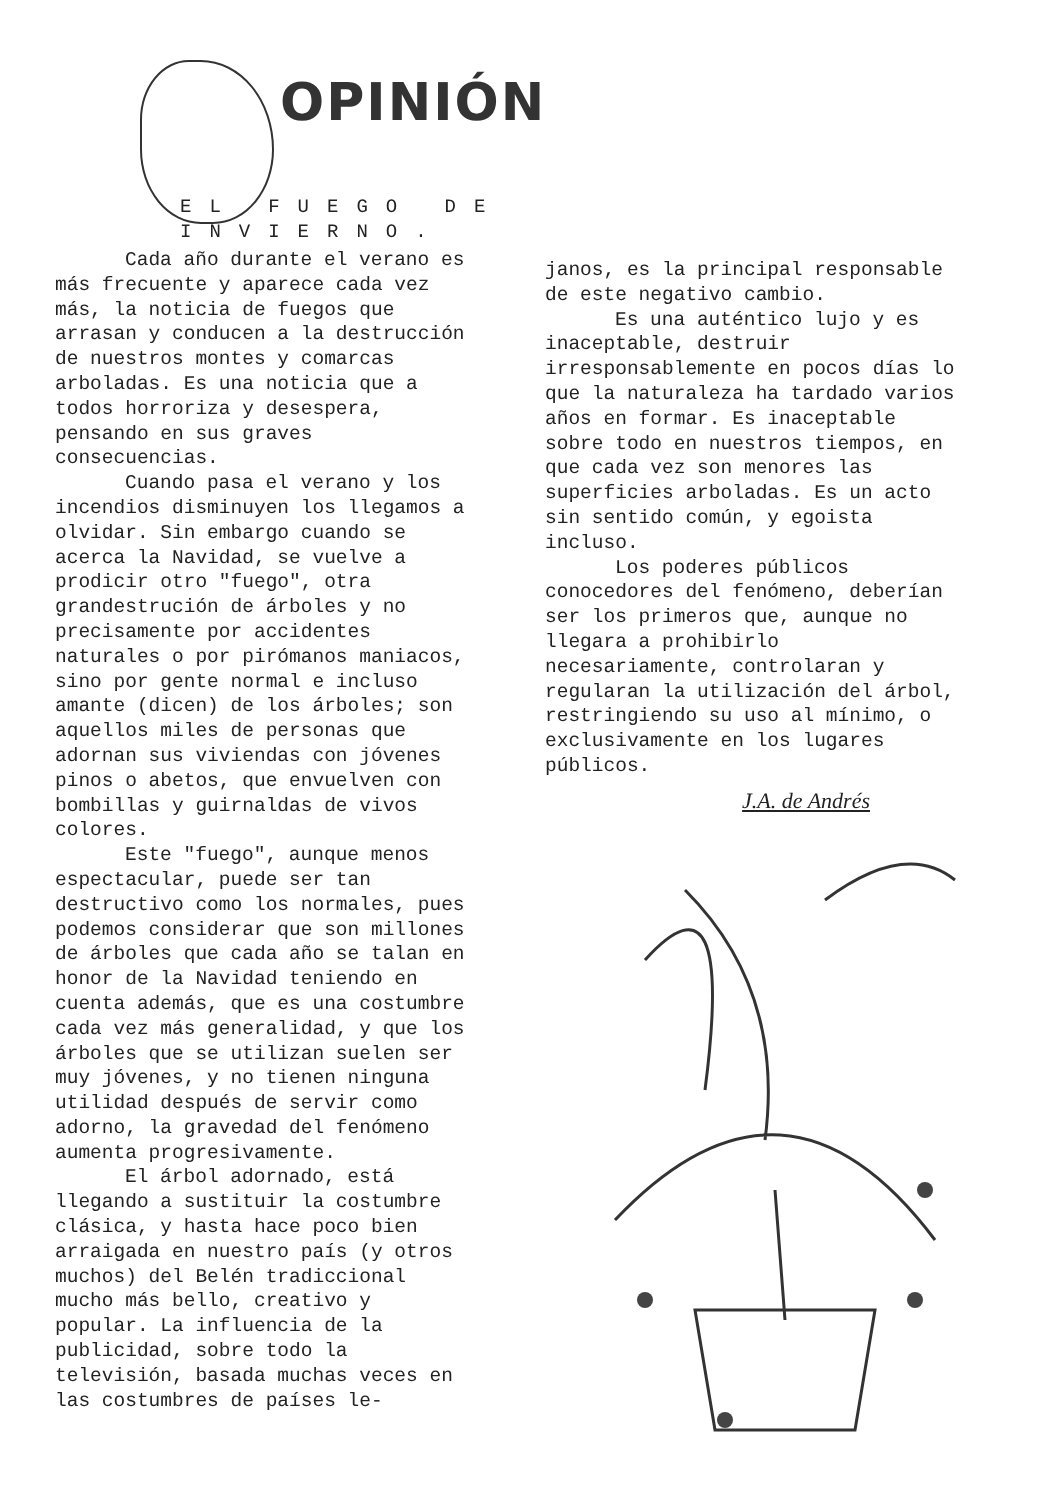OPINIÓN
EL FUEGO DE INVIERNO.
Cada año durante el verano es más frecuente y aparece cada vez más, la noticia de fuegos que arrasan y conducen a la destrucción de nuestros montes y comarcas arboladas. Es una noticia que a todos horroriza y desespera, pensando en sus graves consecuencias.
Cuando pasa el verano y los incendios disminuyen los llegamos a olvidar. Sin embargo cuando se acerca la Navidad, se vuelve a prodicir otro "fuego", otra grandestrución de árboles y no precisamente por accidentes naturales o por pirómanos maniacos, sino por gente normal e incluso amante (dicen) de los árboles; son aquellos miles de personas que adornan sus viviendas con jóvenes pinos o abetos, que envuelven con bombillas y guirnaldas de vivos colores.
Este "fuego", aunque menos espectacular, puede ser tan destructivo como los normales, pues podemos considerar que son millones de árboles que cada año se talan en honor de la Navidad teniendo en cuenta además, que es una costumbre cada vez más generalidad, y que los árboles que se utilizan suelen ser muy jóvenes, y no tienen ninguna utilidad después de servir como adorno, la gravedad del fenómeno aumenta progresivamente.
El árbol adornado, está llegando a sustituir la costumbre clásica, y hasta hace poco bien arraigada en nuestro país (y otros muchos) del Belén tradiccional mucho más bello, creativo y popular. La influencia de la publicidad, sobre todo la televisión, basada muchas veces en las costumbres de países le-
janos, es la principal responsable de este negativo cambio.
Es una auténtico lujo y es inaceptable, destruir irresponsablemente en pocos días lo que la naturaleza ha tardado varios años en formar. Es inaceptable sobre todo en nuestros tiempos, en que cada vez son menores las superficies arboladas. Es un acto sin sentido común, y egoista incluso.
Los poderes públicos conocedores del fenómeno, deberían ser los primeros que, aunque no llegara a prohibirlo necesariamente, controlaran y regularan la utilización del árbol, restringiendo su uso al mínimo, o exclusivamente en los lugares públicos.
J.A. de Andrés